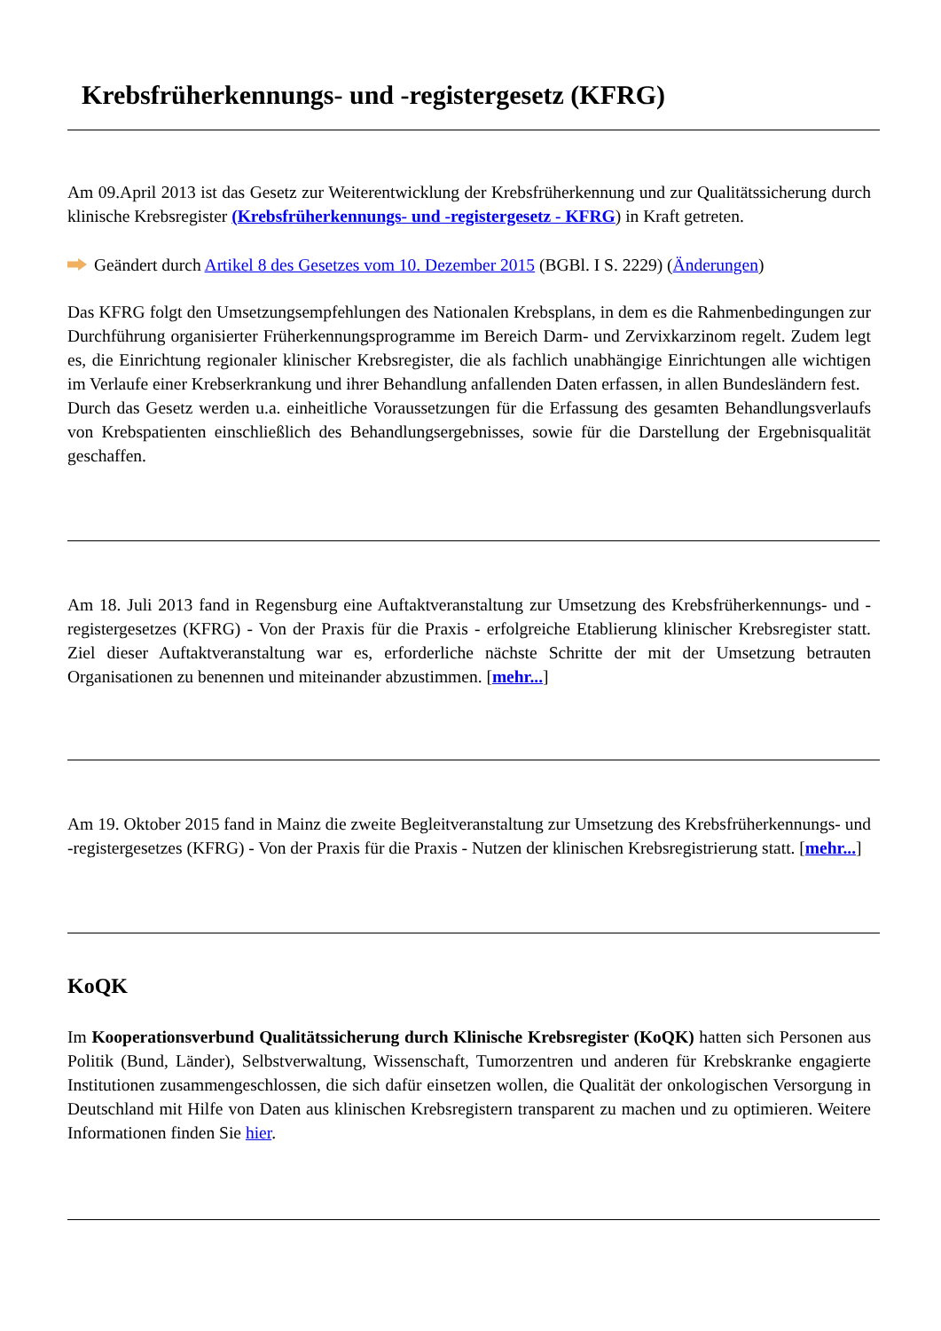Krebsfrüherkennungs- und -registergesetz (KFRG)
Am 09.April 2013 ist das Gesetz zur Weiterentwicklung der Krebsfrüherkennung und zur Qualitätssicherung durch klinische Krebsregister (Krebsfrüherkennungs- und -registergesetz - KFRG) in Kraft getreten.
Geändert durch Artikel 8 des Gesetzes vom 10. Dezember 2015 (BGBl. I S. 2229) (Änderungen)
Das KFRG folgt den Umsetzungsempfehlungen des Nationalen Krebsplans, in dem es die Rahmenbedingungen zur Durchführung organisierter Früherkennungsprogramme im Bereich Darm- und Zervixkarzinom regelt. Zudem legt es, die Einrichtung regionaler klinischer Krebsregister, die als fachlich unabhängige Einrichtungen alle wichtigen im Verlaufe einer Krebserkrankung und ihrer Behandlung anfallenden Daten erfassen, in allen Bundesländern fest.
Durch das Gesetz werden u.a. einheitliche Voraussetzungen für die Erfassung des gesamten Behandlungsverlaufs von Krebspatienten einschließlich des Behandlungsergebnisses, sowie für die Darstellung der Ergebnisqualität geschaffen.
Am 18. Juli 2013 fand in Regensburg eine Auftaktveranstaltung zur Umsetzung des Krebsfrüherkennungs- und -registergesetzes (KFRG) - Von der Praxis für die Praxis - erfolgreiche Etablierung klinischer Krebsregister statt. Ziel dieser Auftaktveranstaltung war es, erforderliche nächste Schritte der mit der Umsetzung betrauten Organisationen zu benennen und miteinander abzustimmen. [mehr...]
Am 19. Oktober 2015 fand in Mainz die zweite Begleitveranstaltung zur Umsetzung des Krebsfrüherkennungs- und -registergesetzes (KFRG) - Von der Praxis für die Praxis - Nutzen der klinischen Krebsregistrierung statt. [mehr...]
KoQK
Im Kooperationsverbund Qualitätssicherung durch Klinische Krebsregister (KoQK) hatten sich Personen aus Politik (Bund, Länder), Selbstverwaltung, Wissenschaft, Tumorzentren und anderen für Krebskranke engagierte Institutionen zusammengeschlossen, die sich dafür einsetzen wollen, die Qualität der onkologischen Versorgung in Deutschland mit Hilfe von Daten aus klinischen Krebsregistern transparent zu machen und zu optimieren. Weitere Informationen finden Sie hier.